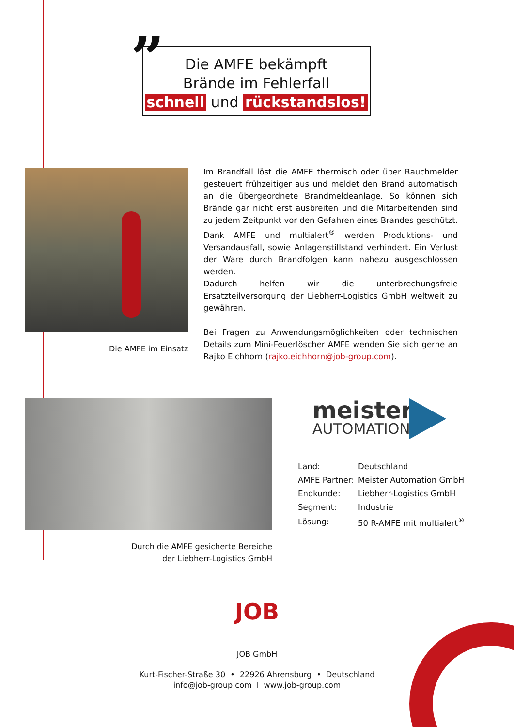”
Die AMFE bekämpft
Brände im Fehlerfall
schnell und rückstandslos!
Im Brandfall löst die AMFE thermisch oder über Rauchmelder gesteuert frühzeitiger aus und meldet den Brand automatisch an die übergeordnete Brandmeldeanlage. So können sich Brände gar nicht erst ausbreiten und die Mitarbeitenden sind zu jedem Zeitpunkt vor den Gefahren eines Brandes geschützt. Dank AMFE und multialert<sup>®</sup> werden Produktions- und Versandausfall, sowie Anlagenstillstand verhindert. Ein Verlust der Ware durch Brandfolgen kann nahezu ausgeschlossen werden.
Dadurch helfen wir die unterbrechungsfreie Ersatzteilversorgung der Liebherr-Logistics GmbH weltweit zu gewähren.
Bei Fragen zu Anwendungsmöglichkeiten oder technischen Details zum Mini-Feuerlöscher AMFE wenden Sie sich gerne an Rajko Eichhorn (rajko.eichhorn@job-group.com).
Die AMFE im Einsatz
Durch die AMFE gesicherte Bereiche
der Liebherr-Logistics GmbH
meister
AUTOMATION
| Land: | Deutschland |
| AMFE Partner: | Meister Automation GmbH |
| Endkunde: | Liebherr-Logistics GmbH |
| Segment: | Industrie |
| Lösung: | 50 R-AMFE mit multialert<sup>®</sup> |
JOB
JOB GmbH
Kurt-Fischer-Straße 30 • 22926 Ahrensburg • Deutschland
info@job-group.com I www.job-group.com